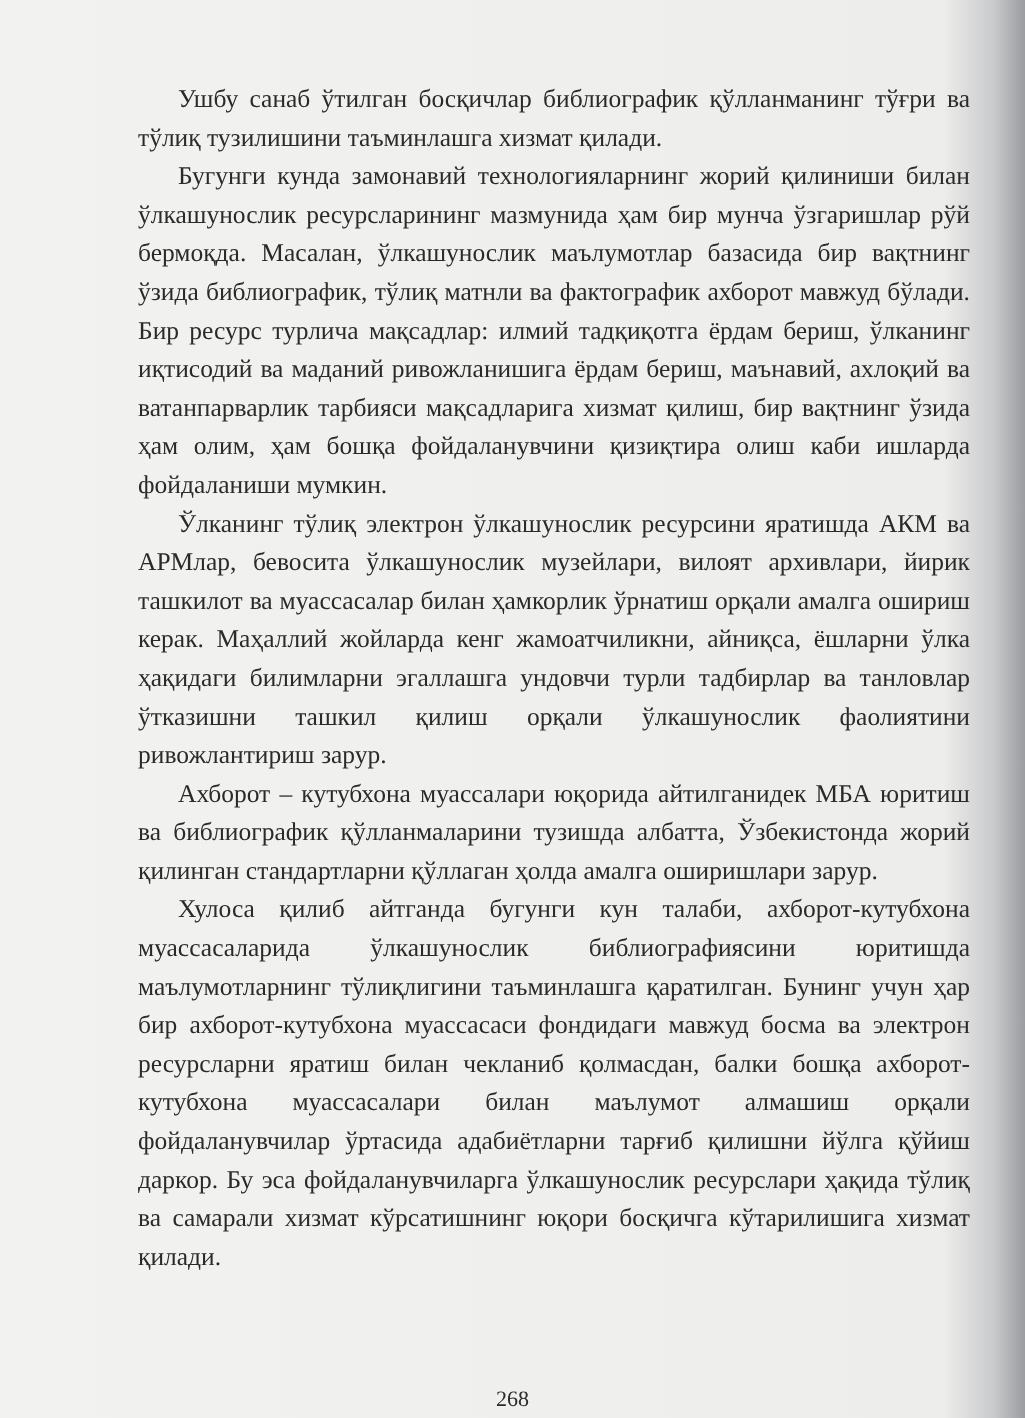Ушбу санаб ўтилган босқичлар библиографик қўлланманинг тўғри ва тўлиқ тузилишини таъминлашга хизмат қилади.
Бугунги кунда замонавий технологияларнинг жорий қилиниши билан ўлкашунослик ресурсларининг мазмунида ҳам бир мунча ўзгаришлар рўй бермоқда. Масалан, ўлкашунослик маълумотлар базасида бир вақтнинг ўзида библиографик, тўлиқ матнли ва фактографик ахборот мавжуд бўлади. Бир ресурс турлича мақсадлар: илмий тадқиқотга ёрдам бериш, ўлканинг иқтисодий ва маданий ривожланишига ёрдам бериш, маънавий, ахлоқий ва ватанпарварлик тарбияси мақсадларига хизмат қилиш, бир вақтнинг ўзида ҳам олим, ҳам бошқа фойдаланувчини қизиқтира олиш каби ишларда фойдаланиши мумкин.
Ўлканинг тўлиқ электрон ўлкашунослик ресурсини яратишда АКМ ва АРМлар, бевосита ўлкашунослик музейлари, вилоят архивлари, йирик ташкилот ва муассасалар билан ҳамкорлик ўрнатиш орқали амалга ошириш керак. Маҳаллий жойларда кенг жамоатчиликни, айниқса, ёшларни ўлка ҳақидаги билимларни эгаллашга ундовчи турли тадбирлар ва танловлар ўтказишни ташкил қилиш орқали ўлкашунослик фаолиятини ривожлантириш зарур.
Ахборот – кутубхона муассалари юқорида айтилганидек МБА юритиш ва библиографик қўлланмаларини тузишда албатта, Ўзбекистонда жорий қилинган стандартларни қўллаган ҳолда амалга оширишлари зарур.
Хулоса қилиб айтганда бугунги кун талаби, ахборот-кутубхона муассасаларида ўлкашунослик библиографиясини юритишда маълумотларнинг тўлиқлигини таъминлашга қаратилган. Бунинг учун ҳар бир ахборот-кутубхона муассасаси фондидаги мавжуд босма ва электрон ресурсларни яратиш билан чекланиб қолмасдан, балки бошқа ахборот-кутубхона муассасалари билан маълумот алмашиш орқали фойдаланувчилар ўртасида адабиётларни тарғиб қилишни йўлга қўйиш даркор. Бу эса фойдаланувчиларга ўлкашунослик ресурслари ҳақида тўлиқ ва самарали хизмат кўрсатишнинг юқори босқичга кўтарилишига хизмат қилади.
268